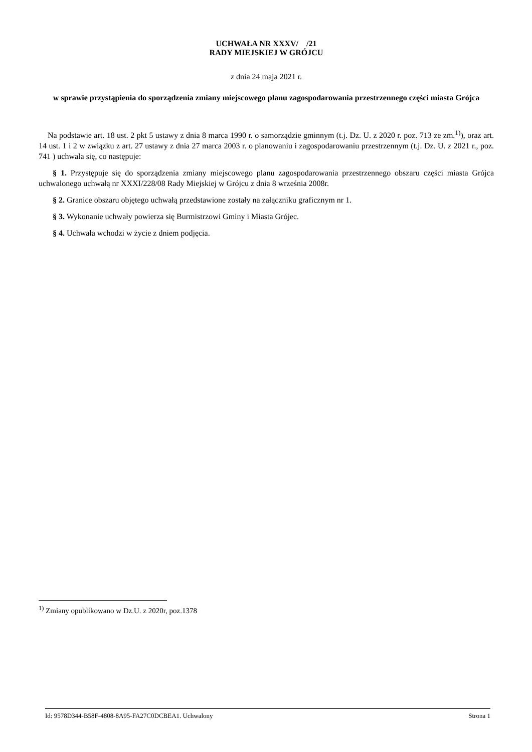UCHWAŁA NR XXXV/ /21
RADY MIEJSKIEJ W GRÓJCU
z dnia 24 maja 2021 r.
w sprawie przystąpienia do sporządzenia zmiany miejscowego planu zagospodarowania przestrzennego części miasta Grójca
Na podstawie art. 18 ust. 2 pkt 5 ustawy z dnia 8 marca 1990 r. o samorządzie gminnym (t.j. Dz. U. z 2020 r. poz. 713 ze zm.<sup>1)</sup>), oraz art. 14 ust. 1 i 2 w związku z art. 27 ustawy z dnia 27 marca 2003 r. o planowaniu i zagospodarowaniu przestrzennym (t.j. Dz. U. z 2021 r., poz. 741 ) uchwala się, co następuje:
§ 1. Przystępuje się do sporządzenia zmiany miejscowego planu zagospodarowania przestrzennego obszaru części miasta Grójca uchwalonego uchwałą nr XXXI/228/08 Rady Miejskiej w Grójcu z dnia 8 września 2008r.
§ 2. Granice obszaru objętego uchwałą przedstawione zostały na załączniku graficznym nr 1.
§ 3. Wykonanie uchwały powierza się Burmistrzowi Gminy i Miasta Grójec.
§ 4. Uchwała wchodzi w życie z dniem podjęcia.
<sup>1)</sup> Zmiany opublikowano w Dz.U. z 2020r, poz.1378
Id: 9578D344-B58F-4808-8A95-FA27C0DCBEA1. Uchwalony Strona 1